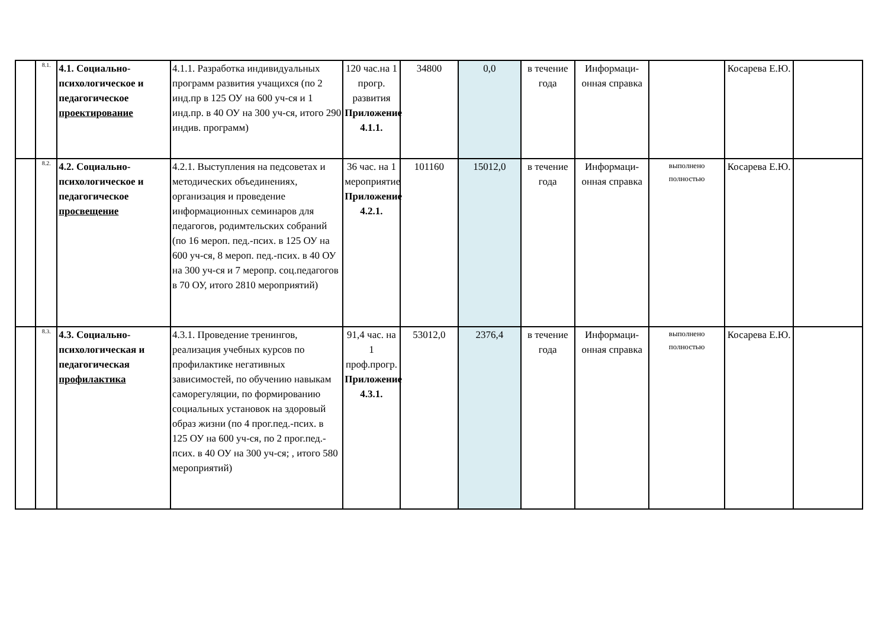| | 8.1. | 4.1. Социально-психологическое и педагогическое проектирование | 4.1.1. Разработка индивидуальных программ развития учащихся (по 2 инд.пр в 125 ОУ на 600 уч-ся и 1 инд.пр. в 40 ОУ на 300 уч-ся, итого 290 индив. программ) | 120 час.на 1 прогр. развития Приложение 4.1.1. | 34800 | 0,0 | в течение года | Информаци-онная справка | | Косарева Е.Ю. | |
| | 8.2. | 4.2. Социально-психологическое и педагогическое просвещение | 4.2.1. Выступления на педсоветах и методических объединениях, организация и проведение информационных семинаров для педагогов, родимтельских собраний (по 16 мероп. пед.-псих. в 125 ОУ на 600 уч-ся, 8 мероп. пед.-псих. в 40 ОУ на 300 уч-ся и 7 меропр. соц.педагогов в 70 ОУ, итого 2810 мероприятий) | 36 час. на 1 мероприятие Приложение 4.2.1. | 101160 | 15012,0 | в течение года | Информаци-онная справка | выполнено полностью | Косарева Е.Ю. | |
| | 8.3. | 4.3. Социально-психологическая и педагогическая профилактика | 4.3.1. Проведение тренингов, реализация учебных курсов по профилактике негативных зависимостей, по обучению навыкам саморегуляции, по формированию социальных установок на здоровый образ жизни (по 4 прог.пед.-псих. в 125 ОУ на 600 уч-ся, по 2 прог.пед.-псих. в 40 ОУ на 300 уч-ся; , итого 580 мероприятий) | 91,4 час. на 1 проф.прогр. Приложение 4.3.1. | 53012,0 | 2376,4 | в течение года | Информаци-онная справка | выполнено полностью | Косарева Е.Ю. | |